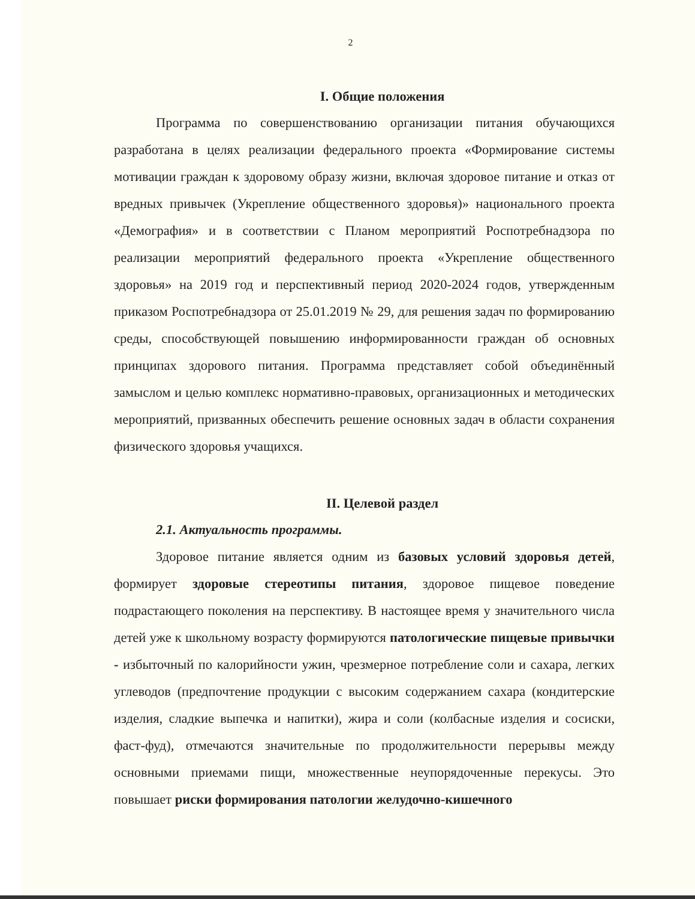2
I. Общие положения
Программа по совершенствованию организации питания обучающихся разработана в целях реализации федерального проекта «Формирование системы мотивации граждан к здоровому образу жизни, включая здоровое питание и отказ от вредных привычек (Укрепление общественного здоровья)» национального проекта «Демография» и в соответствии с Планом мероприятий Роспотребнадзора по реализации мероприятий федерального проекта «Укрепление общественного здоровья» на 2019 год и перспективный период 2020-2024 годов, утвержденным приказом Роспотребнадзора от 25.01.2019 № 29, для решения задач по формированию среды, способствующей повышению информированности граждан об основных принципах здорового питания. Программа представляет собой объединённый замыслом и целью комплекс нормативно-правовых, организационных и методических мероприятий, призванных обеспечить решение основных задач в области сохранения физического здоровья учащихся.
II. Целевой раздел
2.1. Актуальность программы.
Здоровое питание является одним из базовых условий здоровья детей, формирует здоровые стереотипы питания, здоровое пищевое поведение подрастающего поколения на перспективу. В настоящее время у значительного числа детей уже к школьному возрасту формируются патологические пищевые привычки - избыточный по калорийности ужин, чрезмерное потребление соли и сахара, легких углеводов (предпочтение продукции с высоким содержанием сахара (кондитерские изделия, сладкие выпечка и напитки), жира и соли (колбасные изделия и сосиски, фаст-фуд), отмечаются значительные по продолжительности перерывы между основными приемами пищи, множественные неупорядоченные перекусы. Это повышает риски формирования патологии желудочно-кишечного